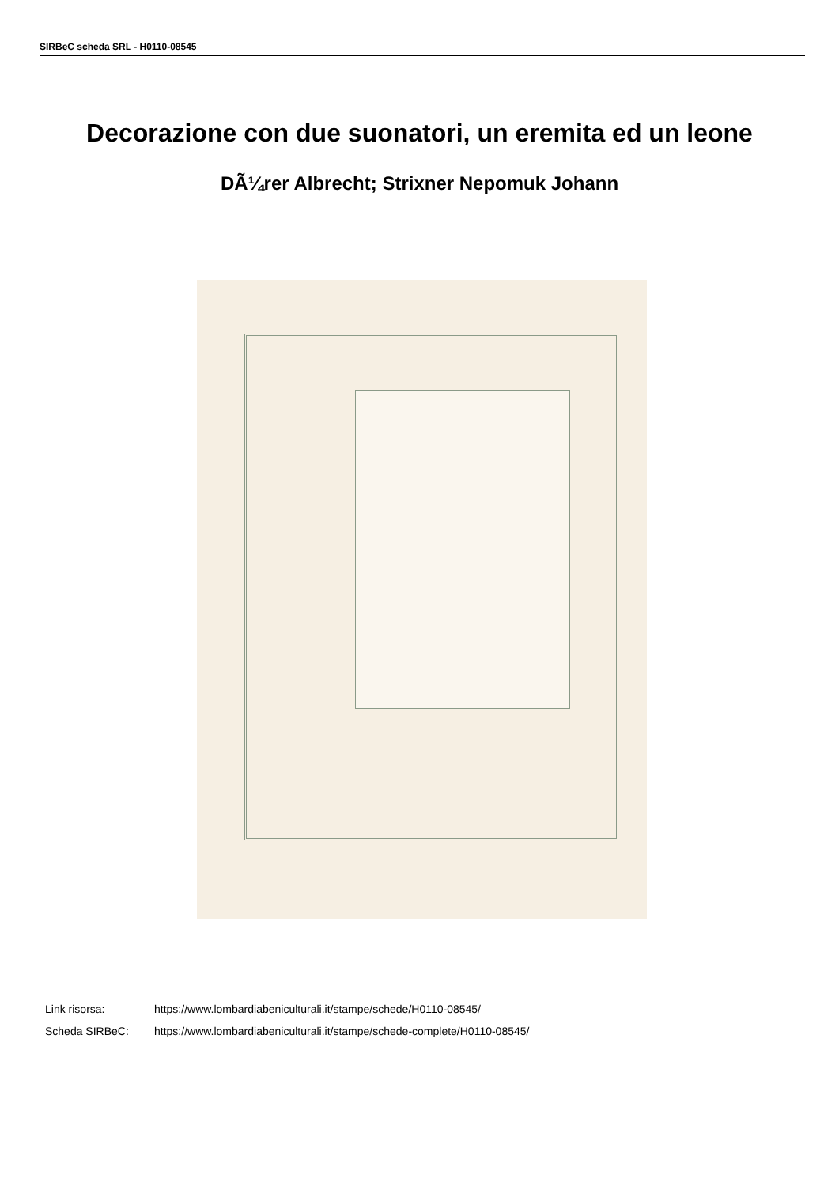SIRBeC scheda SRL - H0110-08545
Decorazione con due suonatori, un eremita ed un leone
DÃ¼rer Albrecht; Strixner Nepomuk Johann
Link risorsa: https://www.lombardiabeniculturali.it/stampe/schede/H0110-08545/
Scheda SIRBeC: https://www.lombardiabeniculturali.it/stampe/schede-complete/H0110-08545/